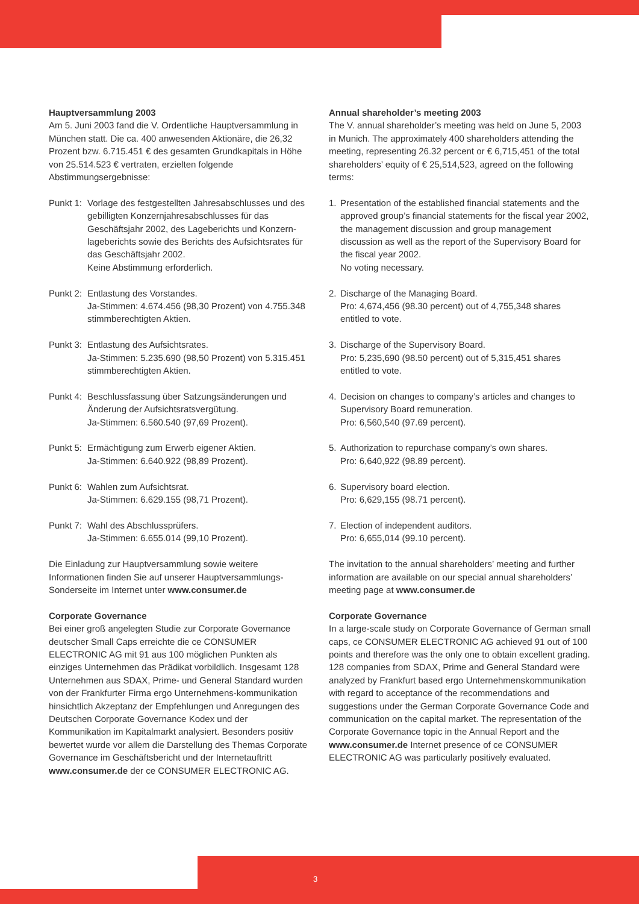Hauptversammlung 2003
Am 5. Juni 2003 fand die V. Ordentliche Hauptversammlung in München statt. Die ca. 400 anwesenden Aktionäre, die 26,32 Prozent bzw. 6.715.451 € des gesamten Grundkapitals in Höhe von 25.514.523 € vertraten, erzielten folgende Abstimmungsergebnisse:
Punkt 1: Vorlage des festgestellten Jahresabschlusses und des gebilligten Konzernjahresabschlusses für das Geschäftsjahr 2002, des Lageberichts und Konzern-lageberichts sowie des Berichts des Aufsichtsrates für das Geschäftsjahr 2002.
Keine Abstimmung erforderlich.
Punkt 2: Entlastung des Vorstandes.
Ja-Stimmen: 4.674.456 (98,30 Prozent) von 4.755.348 stimmberechtigten Aktien.
Punkt 3: Entlastung des Aufsichtsrates.
Ja-Stimmen: 5.235.690 (98,50 Prozent) von 5.315.451 stimmberechtigten Aktien.
Punkt 4: Beschlussfassung über Satzungsänderungen und Änderung der Aufsichtsratsvergütung.
Ja-Stimmen: 6.560.540 (97,69 Prozent).
Punkt 5: Ermächtigung zum Erwerb eigener Aktien.
Ja-Stimmen: 6.640.922 (98,89 Prozent).
Punkt 6: Wahlen zum Aufsichtsrat.
Ja-Stimmen: 6.629.155 (98,71 Prozent).
Punkt 7: Wahl des Abschlussprüfers.
Ja-Stimmen: 6.655.014 (99,10 Prozent).
Die Einladung zur Hauptversammlung sowie weitere Informationen finden Sie auf unserer Hauptversammlungs-Sonderseite im Internet unter www.consumer.de
Corporate Governance
Bei einer groß angelegten Studie zur Corporate Governance deutscher Small Caps erreichte die ce CONSUMER ELECTRONIC AG mit 91 aus 100 möglichen Punkten als einziges Unternehmen das Prädikat vorbildlich. Insgesamt 128 Unternehmen aus SDAX, Prime- und General Standard wurden von der Frankfurter Firma ergo Unternehmens-kommunikation hinsichtlich Akzeptanz der Empfehlungen und Anregungen des Deutschen Corporate Governance Kodex und der Kommunikation im Kapitalmarkt analysiert. Besonders positiv bewertet wurde vor allem die Darstellung des Themas Corporate Governance im Geschäftsbericht und der Internetauftritt www.consumer.de der ce CONSUMER ELECTRONIC AG.
Annual shareholder’s meeting 2003
The V. annual shareholder’s meeting was held on June 5, 2003 in Munich. The approximately 400 shareholders attending the meeting, representing 26.32 percent or € 6,715,451 of the total shareholders’ equity of € 25,514,523, agreed on the following terms:
1. Presentation of the established financial statements and the approved group’s financial statements for the fiscal year 2002, the management discussion and group management discussion as well as the report of the Supervisory Board for the fiscal year 2002.
No voting necessary.
2. Discharge of the Managing Board.
Pro: 4,674,456 (98.30 percent) out of 4,755,348 shares entitled to vote.
3. Discharge of the Supervisory Board.
Pro: 5,235,690 (98.50 percent) out of 5,315,451 shares entitled to vote.
4. Decision on changes to company’s articles and changes to Supervisory Board remuneration.
Pro: 6,560,540 (97.69 percent).
5. Authorization to repurchase company’s own shares.
Pro: 6,640,922 (98.89 percent).
6. Supervisory board election.
Pro: 6,629,155 (98.71 percent).
7. Election of independent auditors.
Pro: 6,655,014 (99.10 percent).
The invitation to the annual shareholders’ meeting and further information are available on our special annual shareholders’ meeting page at www.consumer.de
Corporate Governance
In a large-scale study on Corporate Governance of German small caps, ce CONSUMER ELECTRONIC AG achieved 91 out of 100 points and therefore was the only one to obtain excellent grading. 128 companies from SDAX, Prime and General Standard were analyzed by Frankfurt based ergo Unternehmenskommunikation with regard to acceptance of the recommendations and suggestions under the German Corporate Governance Code and communication on the capital market. The representation of the Corporate Governance topic in the Annual Report and the www.consumer.de Internet presence of ce CONSUMER ELECTRONIC AG was particularly positively evaluated.
3